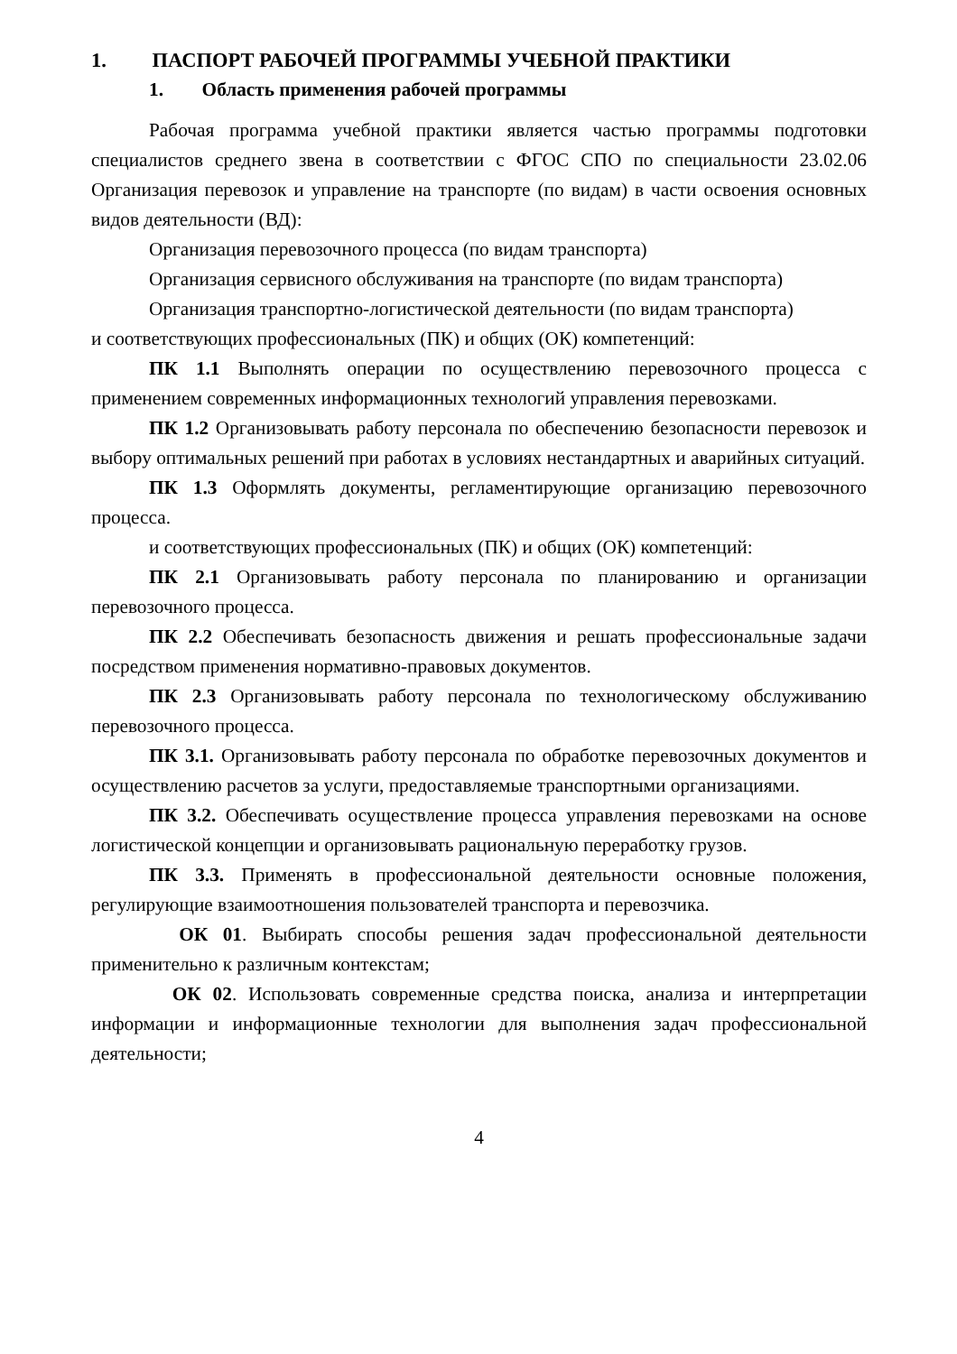1. ПАСПОРТ РАБОЧЕЙ ПРОГРАММЫ УЧЕБНОЙ ПРАКТИКИ
1. Область применения рабочей программы
Рабочая программа учебной практики является частью программы подготовки специалистов среднего звена в соответствии с ФГОС СПО по специальности 23.02.06 Организация перевозок и управление на транспорте (по видам) в части освоения основных видов деятельности (ВД):
Организация перевозочного процесса (по видам транспорта)
Организация сервисного обслуживания на транспорте (по видам транспорта)
Организация транспортно-логистической деятельности (по видам транспорта)
и соответствующих профессиональных (ПК) и общих (ОК) компетенций:
ПК 1.1 Выполнять операции по осуществлению перевозочного процесса с применением современных информационных технологий управления перевозками.
ПК 1.2 Организовывать работу персонала по обеспечению безопасности перевозок и выбору оптимальных решений при работах в условиях нестандартных и аварийных ситуаций.
ПК 1.3 Оформлять документы, регламентирующие организацию перевозочного процесса.
и соответствующих профессиональных (ПК) и общих (ОК) компетенций:
ПК 2.1 Организовывать работу персонала по планированию и организации перевозочного процесса.
ПК 2.2 Обеспечивать безопасность движения и решать профессиональные задачи посредством применения нормативно-правовых документов.
ПК 2.3 Организовывать работу персонала по технологическому обслуживанию перевозочного процесса.
ПК 3.1. Организовывать работу персонала по обработке перевозочных документов и осуществлению расчетов за услуги, предоставляемые транспортными организациями.
ПК 3.2. Обеспечивать осуществление процесса управления перевозками на основе логистической концепции и организовывать рациональную переработку грузов.
ПК 3.3. Применять в профессиональной деятельности основные положения, регулирующие взаимоотношения пользователей транспорта и перевозчика.
ОК 01. Выбирать способы решения задач профессиональной деятельности применительно к различным контекстам;
ОК 02. Использовать современные средства поиска, анализа и интерпретации информации и информационные технологии для выполнения задач профессиональной деятельности;
4